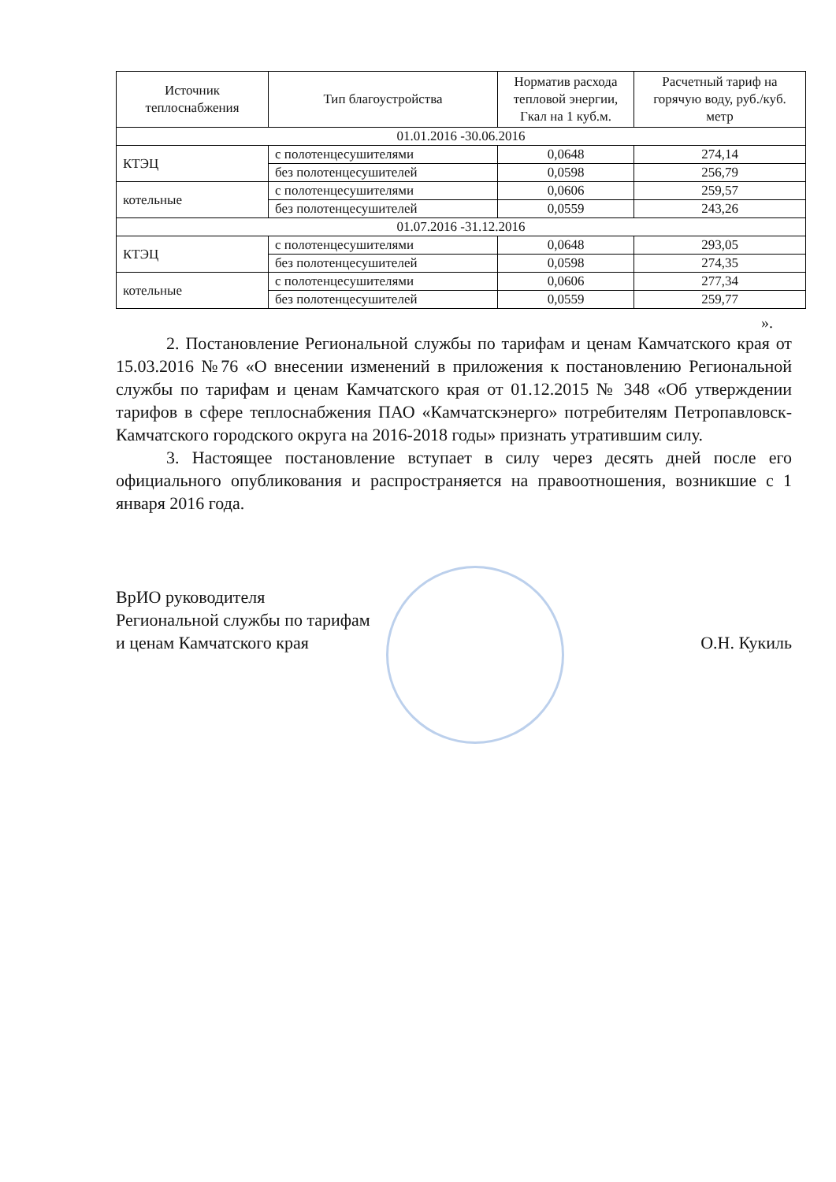| Источник теплоснабжения | Тип благоустройства | Норматив расхода тепловой энергии, Гкал на 1 куб.м. | Расчетный тариф на горячую воду, руб./куб. метр |
| --- | --- | --- | --- |
| 01.01.2016 -30.06.2016 | | | |
| КТЭЦ | с полотенцесушителями | 0,0648 | 274,14 |
| | без полотенцесушителей | 0,0598 | 256,79 |
| котельные | с полотенцесушителями | 0,0606 | 259,57 |
| | без полотенцесушителей | 0,0559 | 243,26 |
| 01.07.2016 -31.12.2016 | | | |
| КТЭЦ | с полотенцесушителями | 0,0648 | 293,05 |
| | без полотенцесушителей | 0,0598 | 274,35 |
| котельные | с полотенцесушителями | 0,0606 | 277,34 |
| | без полотенцесушителей | 0,0559 | 259,77 |
».
2. Постановление Региональной службы по тарифам и ценам Камчатского края от 15.03.2016 №76 «О внесении изменений в приложения к постановлению Региональной службы по тарифам и ценам Камчатского края от 01.12.2015 № 348 «Об утверждении тарифов в сфере теплоснабжения ПАО «Камчатскэнерго» потребителям Петропавловск-Камчатского городского округа на 2016-2018 годы» признать утратившим силу.
3. Настоящее постановление вступает в силу через десять дней после его официального опубликования и распространяется на правоотношения, возникшие с 1 января 2016 года.
ВрИО руководителя
Региональной службы по тарифам
и ценам Камчатского края
О.Н. Кукиль